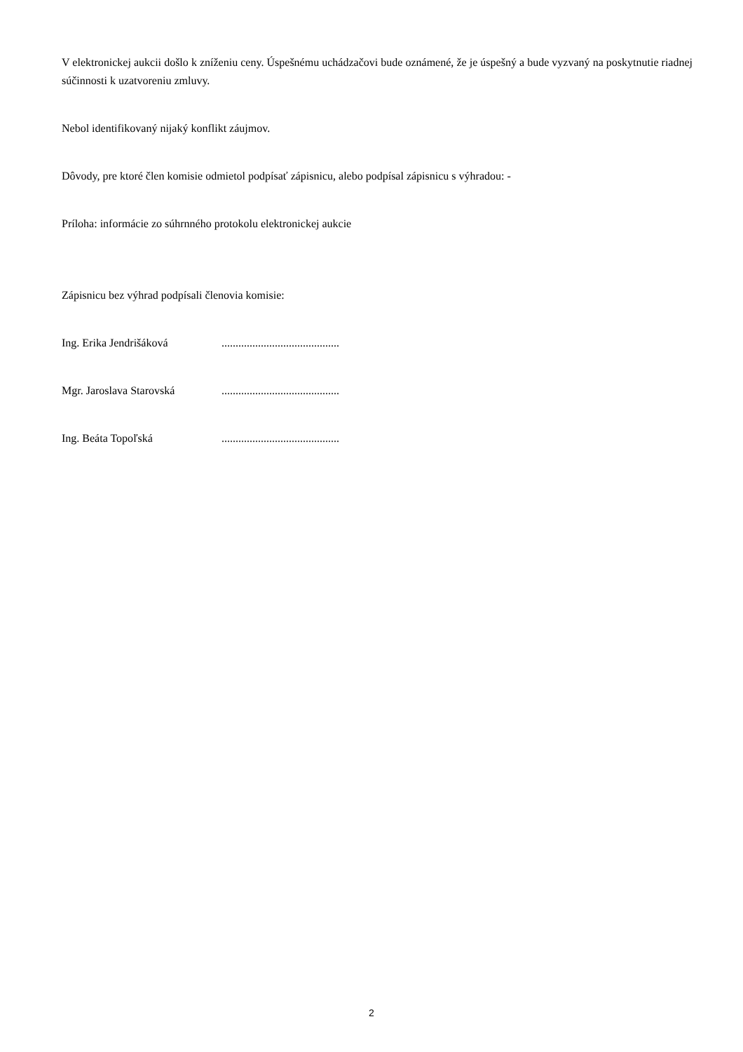V elektronickej aukcii došlo k zníženiu ceny. Úspešnému uchádzačovi bude oznámené, že je úspešný a bude vyzvaný na poskytnutie riadnej súčinnosti k uzatvoreniu zmluvy.
Nebol identifikovaný nijaký konflikt záujmov.
Dôvody, pre ktoré člen komisie odmietol podpísať zápisnicu, alebo podpísal zápisnicu s výhradou: -
Príloha: informácie zo súhrnného protokolu elektronickej aukcie
Zápisnicu bez výhrad podpísali členovia komisie:
Ing. Erika Jendrišáková..........................................
Mgr. Jaroslava Starovská..........................................
Ing. Beáta Topoľská..........................................
2